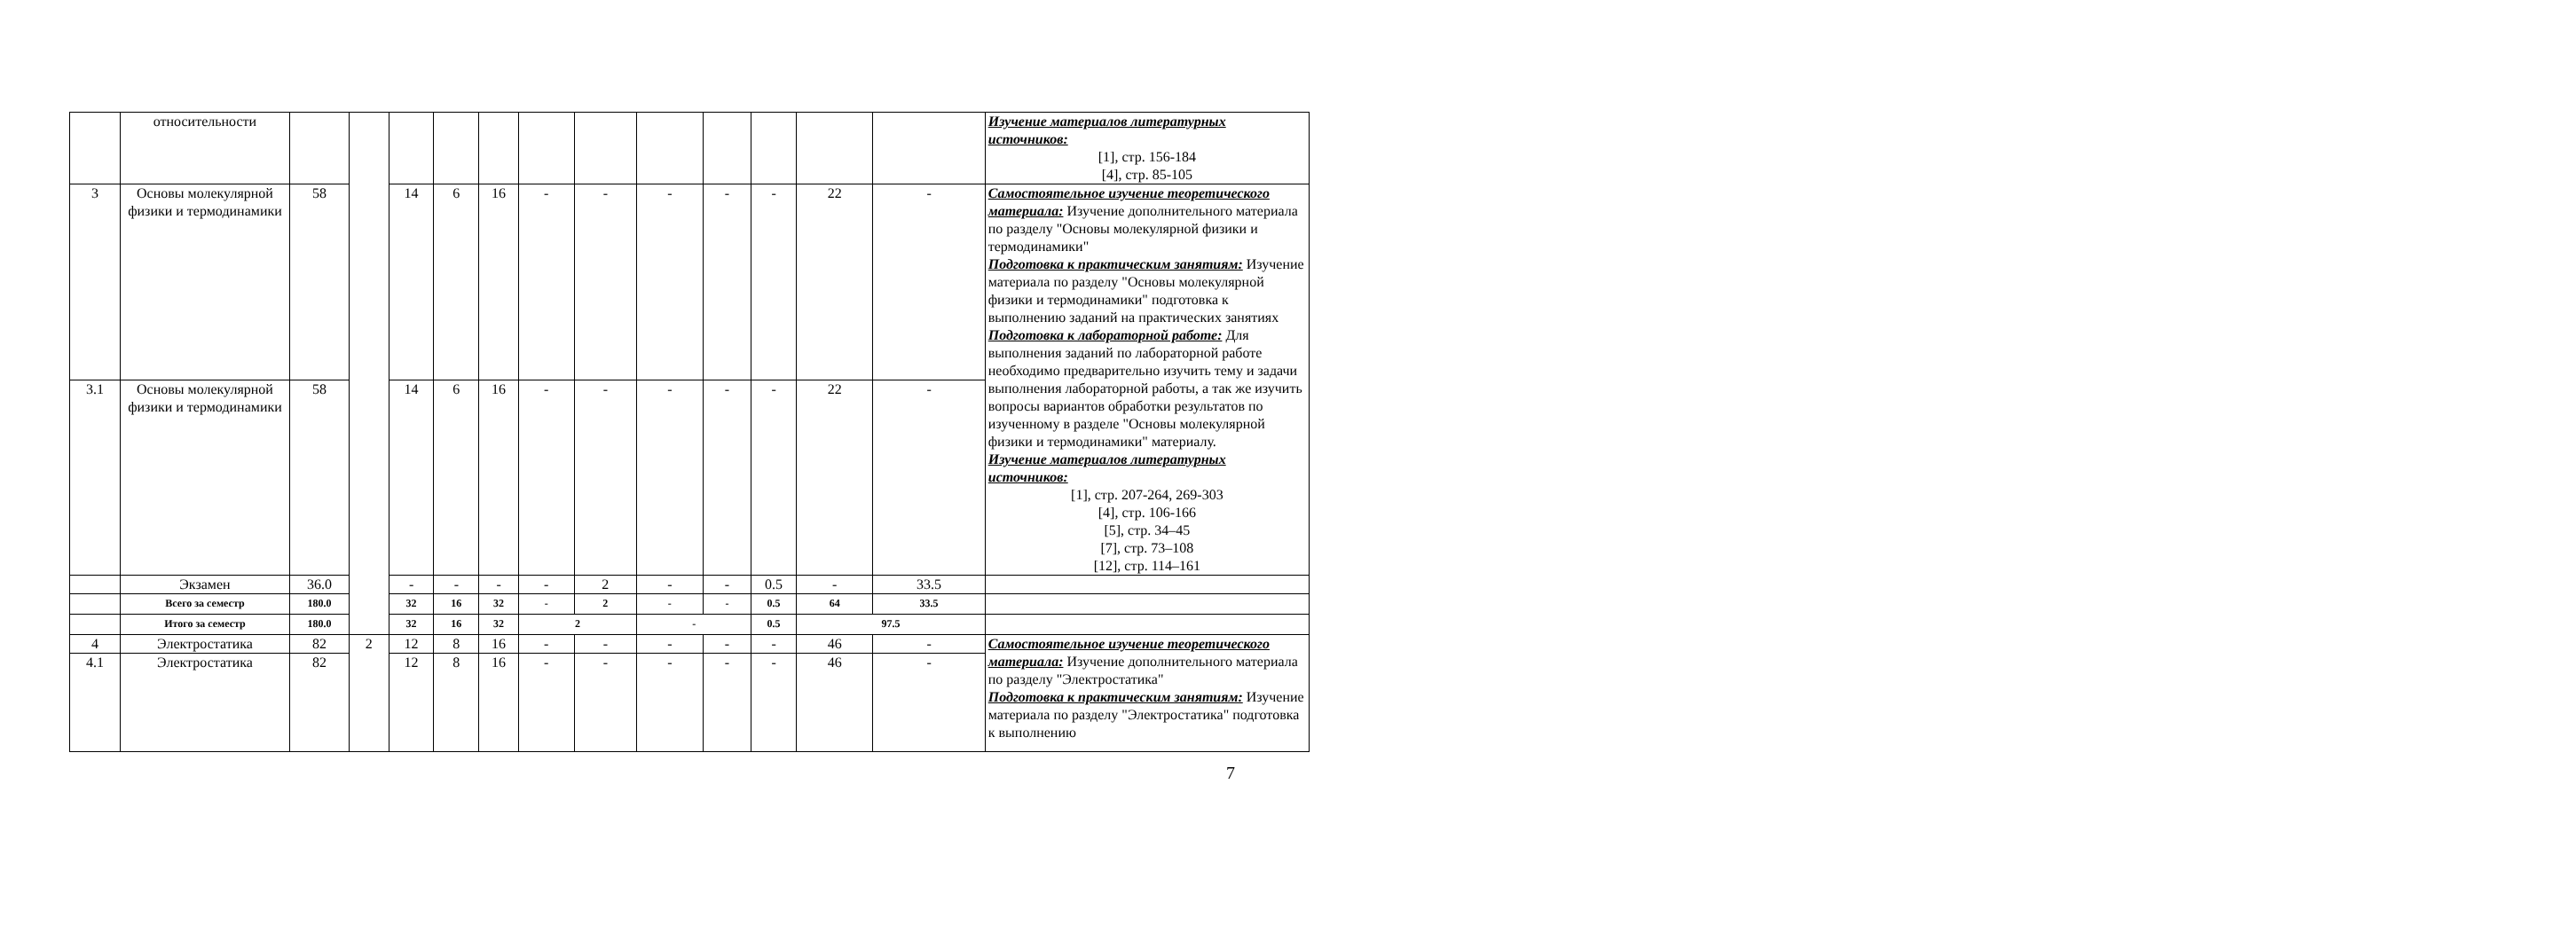| | относительности | | | | | | | | | | | | | Изучение материалов литературных источников: [1], стр. 156-184 [4], стр. 85-105 |
| 3 | Основы молекулярной физики и термодинамики | 58 | | 14 | 6 | 16 | - | - | - | - | - | 22 | - | Самостоятельное изучение теоретического материала: Изучение дополнительного материала по разделу "Основы молекулярной физики и термодинамики" Подготовка к практическим занятиям: Изучение материала по разделу "Основы молекулярной физики и термодинамики" подготовка к выполнению заданий на практических занятиях Подготовка к лабораторной работе: Для выполнения заданий по лабораторной работе необходимо предварительно изучить тему и задачи выполнения лабораторной работы, а так же изучить вопросы вариантов обработки результатов по изученному в разделе "Основы молекулярной физики и термодинамики" материалу. Изучение материалов литературных источников: [1], стр. 207-264, 269-303 [4], стр. 106-166 [5], стр. 34–45 [7], стр. 73–108 [12], стр. 114–161 |
| 3.1 | Основы молекулярной физики и термодинамики | 58 | | 14 | 6 | 16 | - | - | - | - | - | 22 | - | |
| | Экзамен | 36.0 | | - | - | - | - | 2 | - | - | 0.5 | - | 33.5 | |
| | Всего за семестр | 180.0 | | 32 | 16 | 32 | - | 2 | - | - | 0.5 | 64 | 33.5 | |
| | Итого за семестр | 180.0 | | 32 | 16 | 32 | 2 | | - | | 0.5 | 97.5 | | |
| 4 | Электростатика | 82 | 2 | 12 | 8 | 16 | - | - | - | - | - | 46 | - | Самостоятельное изучение теоретического материала: Изучение дополнительного материала по разделу "Электростатика" Подготовка к практическим занятиям: Изучение материала по разделу "Электростатика" подготовка к выполнению |
| 4.1 | Электростатика | 82 | | 12 | 8 | 16 | - | - | - | - | - | 46 | - | |
7